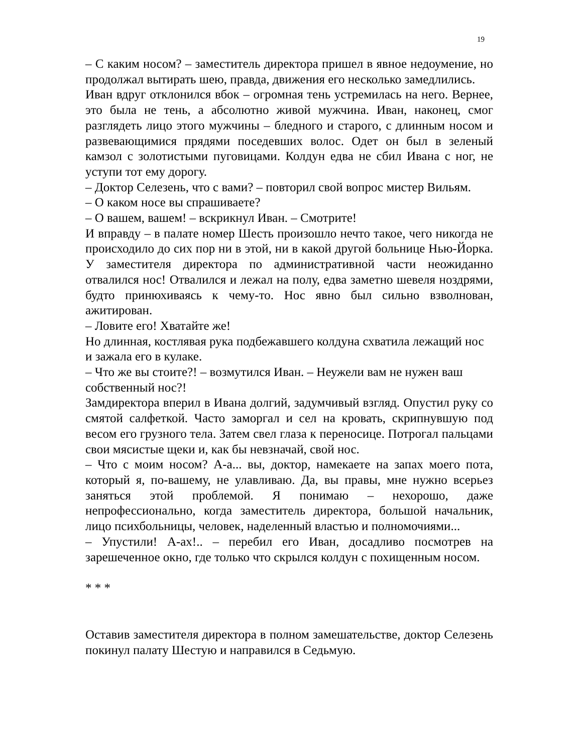19
– С каким носом? – заместитель директора пришел в явное недоумение, но продолжал вытирать шею, правда, движения его несколько замедлились.
Иван вдруг отклонился вбок – огромная тень устремилась на него. Вернее, это была не тень, а абсолютно живой мужчина. Иван, наконец, смог разглядеть лицо этого мужчины – бледного и старого, с длинным носом и развевающимися прядями поседевших волос. Одет он был в зеленый камзол с золотистыми пуговицами. Колдун едва не сбил Ивана с ног, не уступи тот ему дорогу.
– Доктор Селезень, что с вами? – повторил свой вопрос мистер Вильям.
– О каком носе вы спрашиваете?
– О вашем, вашем! – вскрикнул Иван. – Смотрите!
И вправду – в палате номер Шесть произошло нечто такое, чего никогда не происходило до сих пор ни в этой, ни в какой другой больнице Нью-Йорка. У заместителя директора по административной части неожиданно отвалился нос! Отвалился и лежал на полу, едва заметно шевеля ноздрями, будто принюхиваясь к чему-то. Нос явно был сильно взволнован, ажитирован.
– Ловите его! Хватайте же!
Но длинная, костлявая рука подбежавшего колдуна схватила лежащий нос и зажала его в кулаке.
– Что же вы стоите?! – возмутился Иван. – Неужели вам не нужен ваш собственный нос?!
Замдиректора вперил в Ивана долгий, задумчивый взгляд. Опустил руку со смятой салфеткой. Часто заморгал и сел на кровать, скрипнувшую под весом его грузного тела. Затем свел глаза к переносице. Потрогал пальцами свои мясистые щеки и, как бы невзначай, свой нос.
– Что с моим носом? А-а... вы, доктор, намекаете на запах моего пота, который я, по-вашему, не улавливаю. Да, вы правы, мне нужно всерьез заняться этой проблемой. Я понимаю – нехорошо, даже непрофессионально, когда заместитель директора, большой начальник, лицо психбольницы, человек, наделенный властью и полномочиями...
– Упустили! А-ах!.. – перебил его Иван, досадливо посмотрев на зарешеченное окно, где только что скрылся колдун с похищенным носом.
* * *
Оставив заместителя директора в полном замешательстве, доктор Селезень покинул палату Шестую и направился в Седьмую.